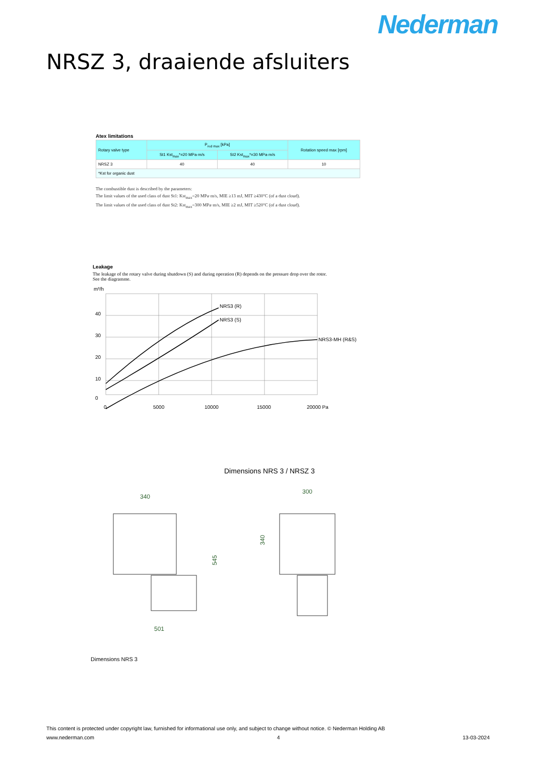Nederman
NRSZ 3, draaiende afsluiters
Atex limitations
| Rotary valve type | P<sub>red max</sub> [kPa] | | Rotation speed max [rpm] |
| --- | --- | --- | --- |
| | St1 Kst<sub>max</sub>*=20 MPa·m/s | St2 Kst<sub>max</sub>*=30 MPa·m/s | |
| NRSZ 3 | 40 | 40 | 10 |
| *Kst for organic dust | | | |
The combustible dust is described by the parameters:
The limit values of the used class of dust St1: Kst<sub>max</sub>=20 MPa·m/s, MIE ≥13 mJ, MIT ≥430°C (of a dust cloud).
The limit values of the used class of dust St2: Kst<sub>max</sub>=300 MPa·m/s, MIE ≥2 mJ, MIT ≥520°C (of a dust cloud).
Leakage
The leakage of the rotary valve during shutdown (S) and during operation (R) depends on the pressure drop over the rotor.
See the diagramme.
m³/h
NRS3 (R)
NRS3 (S)
NRS3-MH (R&S)
40
30
20
10
0
0
5000
10000
15000
20000 Pa
Dimensions NRS 3 / NRSZ 3
340
300
545
340
501
Dimensions NRS 3
This content is protected under copyright law, furnished for informational use only, and subject to change without notice. © Nederman Holding AB
www.nederman.com 4 13-03-2024